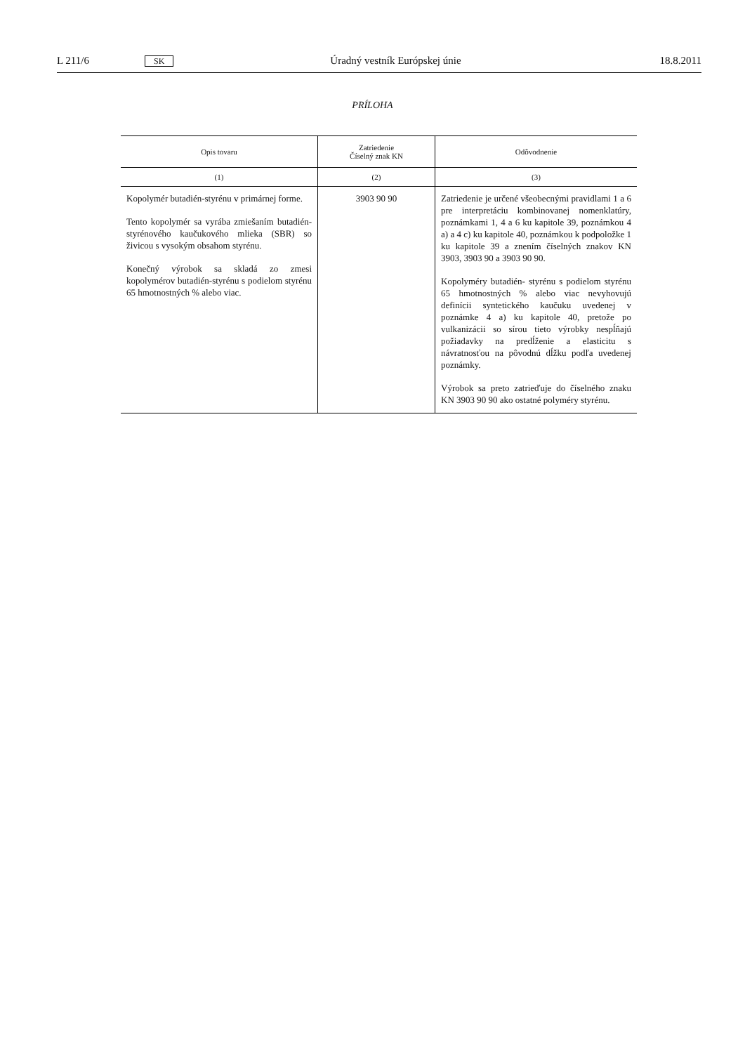L 211/6 SK Úradný vestník Európskej únie 18.8.2011
PRÍLOHA
| Opis tovaru | Zatriedenie Číselný znak KN | Odôvodnenie |
| --- | --- | --- |
| (1) | (2) | (3) |
| Kopolymér butadién-styrénu v primárnej forme. Tento kopolymér sa vyrába zmiešaním butadién-styrénového kaučukového mlieka (SBR) so živicou s vysokým obsahom styrénu. Konečný výrobok sa skladá zo zmesi kopolymérov butadién-styrénu s podielom styrénu 65 hmotnostných % alebo viac. | 3903 90 90 | Zatriedenie je určené všeobecnými pravidlami 1 a 6 pre interpretáciu kombinovanej nomenklatúry, poznámkami 1, 4 a 6 ku kapitole 39, poznámkou 4 a) a 4 c) ku kapitole 40, poznámkou k podpoložke 1 ku kapitole 39 a znením číselných znakov KN 3903, 3903 90 a 3903 90 90. Kopolyméry butadién- styrénu s podielom styrénu 65 hmotnostných % alebo viac nevyhovujú definícii syntetického kaučuku uvedenej v poznámke 4 a) ku kapitole 40, pretože po vulkanizácii so sírou tieto výrobky nespĺňajú požiadavky na predĺženie a elasticitu s návratnosťou na pôvodnú dĺžku podľa uvedenej poznámky. Výrobok sa preto zatrieďuje do číselného znaku KN 3903 90 90 ako ostatné polyméry styrénu. |